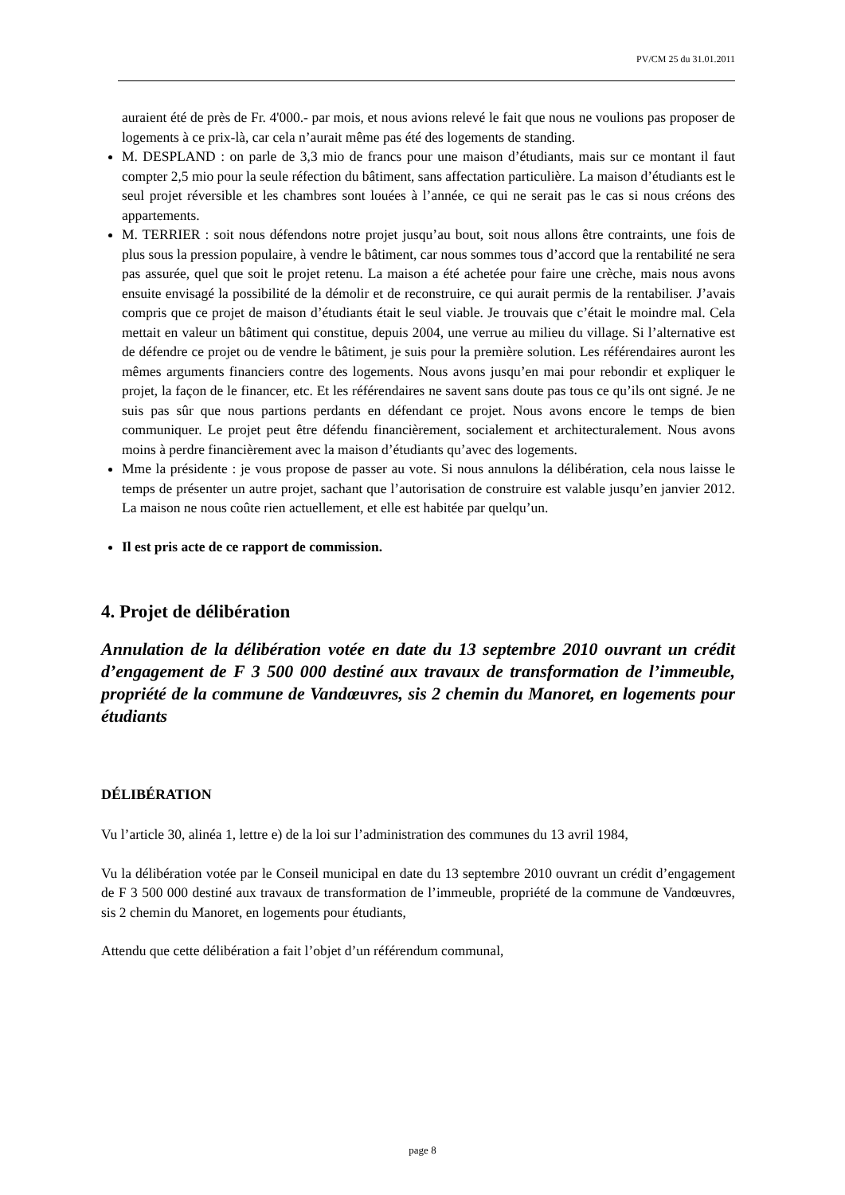PV/CM 25 du 31.01.2011
auraient été de près de Fr. 4'000.- par mois, et nous avions relevé le fait que nous ne voulions pas proposer de logements à ce prix-là, car cela n’aurait même pas été des logements de standing.
M. DESPLAND : on parle de 3,3 mio de francs pour une maison d’étudiants, mais sur ce montant il faut compter 2,5 mio pour la seule réfection du bâtiment, sans affectation particulière. La maison d’étudiants est le seul projet réversible et les chambres sont louées à l’année, ce qui ne serait pas le cas si nous créons des appartements.
M. TERRIER : soit nous défendons notre projet jusqu’au bout, soit nous allons être contraints, une fois de plus sous la pression populaire, à vendre le bâtiment, car nous sommes tous d’accord que la rentabilité ne sera pas assurée, quel que soit le projet retenu. La maison a été achetée pour faire une crèche, mais nous avons ensuite envisagé la possibilité de la démolir et de reconstruire, ce qui aurait permis de la rentabiliser. J’avais compris que ce projet de maison d’étudiants était le seul viable. Je trouvais que c’était le moindre mal. Cela mettait en valeur un bâtiment qui constitue, depuis 2004, une verrue au milieu du village. Si l’alternative est de défendre ce projet ou de vendre le bâtiment, je suis pour la première solution. Les référendaires auront les mêmes arguments financiers contre des logements. Nous avons jusqu’en mai pour rebondir et expliquer le projet, la façon de le financer, etc. Et les référendaires ne savent sans doute pas tous ce qu’ils ont signé. Je ne suis pas sûr que nous partions perdants en défendant ce projet. Nous avons encore le temps de bien communiquer. Le projet peut être défendu financièrement, socialement et architecturalement. Nous avons moins à perdre financièrement avec la maison d’étudiants qu’avec des logements.
Mme la présidente : je vous propose de passer au vote. Si nous annulons la délibération, cela nous laisse le temps de présenter un autre projet, sachant que l’autorisation de construire est valable jusqu’en janvier 2012. La maison ne nous coûte rien actuellement, et elle est habitée par quelqu’un.
Il est pris acte de ce rapport de commission.
4. Projet de délibération
Annulation de la délibération votée en date du 13 septembre 2010 ouvrant un crédit d’engagement de F 3 500 000 destiné aux travaux de transformation de l’immeuble, propriété de la commune de Vandœuvres, sis 2 chemin du Manoret, en logements pour étudiants
DÉLIBÉRATION
Vu l’article 30, alinéa 1, lettre e) de la loi sur l’administration des communes du 13 avril 1984,
Vu la délibération votée par le Conseil municipal en date du 13 septembre 2010 ouvrant un crédit d’engagement de F 3 500 000 destiné aux travaux de transformation de l’immeuble, propriété de la commune de Vandœuvres, sis 2 chemin du Manoret, en logements pour étudiants,
Attendu que cette délibération a fait l’objet d’un référendum communal,
page 8